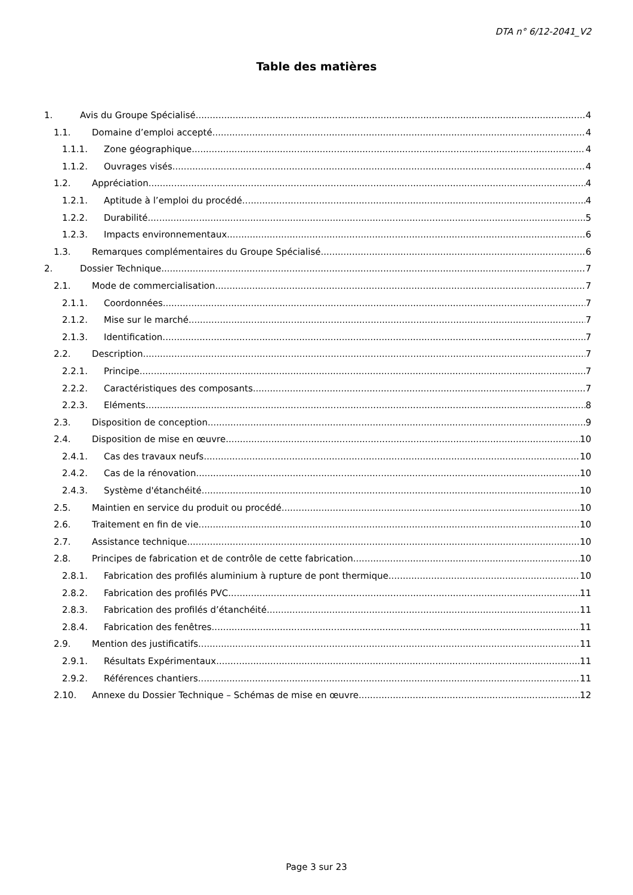DTA n° 6/12-2041_V2
Table des matières
1. Avis du Groupe Spécialisé 4
1.1. Domaine d’emploi accepté 4
1.1.1. Zone géographique 4
1.1.2. Ouvrages visés 4
1.2. Appréciation 4
1.2.1. Aptitude à l’emploi du procédé 4
1.2.2. Durabilité 5
1.2.3. Impacts environnementaux 6
1.3. Remarques complémentaires du Groupe Spécialisé 6
2. Dossier Technique 7
2.1. Mode de commercialisation 7
2.1.1. Coordonnées 7
2.1.2. Mise sur le marché 7
2.1.3. Identification 7
2.2. Description 7
2.2.1. Principe 7
2.2.2. Caractéristiques des composants 7
2.2.3. Eléments 8
2.3. Disposition de conception 9
2.4. Disposition de mise en œuvre 10
2.4.1. Cas des travaux neufs 10
2.4.2. Cas de la rénovation 10
2.4.3. Système d'étanchéité 10
2.5. Maintien en service du produit ou procédé 10
2.6. Traitement en fin de vie 10
2.7. Assistance technique 10
2.8. Principes de fabrication et de contrôle de cette fabrication 10
2.8.1. Fabrication des profilés aluminium à rupture de pont thermique 10
2.8.2. Fabrication des profilés PVC 11
2.8.3. Fabrication des profilés d’étanchéité 11
2.8.4. Fabrication des fenêtres 11
2.9. Mention des justificatifs 11
2.9.1. Résultats Expérimentaux 11
2.9.2. Références chantiers 11
2.10. Annexe du Dossier Technique – Schémas de mise en œuvre 12
Page 3 sur 23